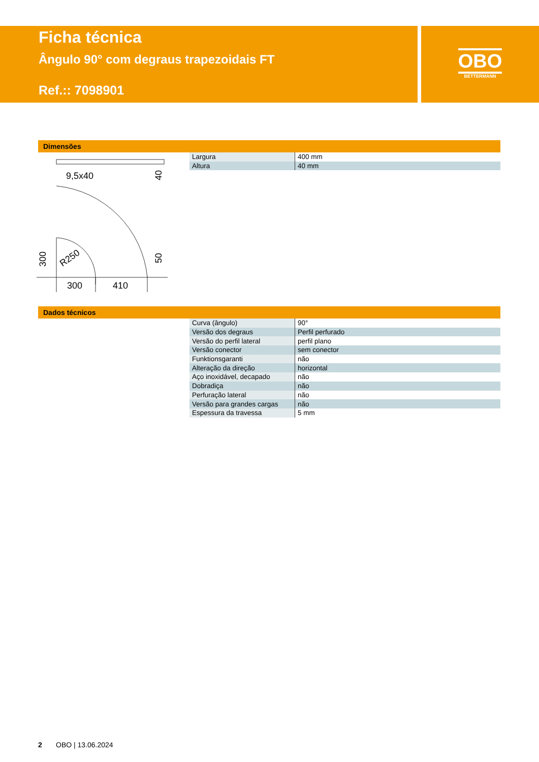Ficha técnica
Ângulo 90° com degraus trapezoidais FT
Ref.:: 7098901
OBO
BETTERMANN
Dimensões
9,5x40
300
410
300
40
50
R250
| Largura | 400 mm |
| Altura | 40 mm |
Dados técnicos
| Curva (ângulo) | 90° |
| Versão dos degraus | Perfil perfurado |
| Versão do perfil lateral | perfil plano |
| Versão conector | sem conector |
| Funktionsgaranti | não |
| Alteração da direção | horizontal |
| Aço inoxidável, decapado | não |
| Dobradiça | não |
| Perfuração lateral | não |
| Versão para grandes cargas | não |
| Espessura da travessa | 5 mm |
2 OBO | 13.06.2024